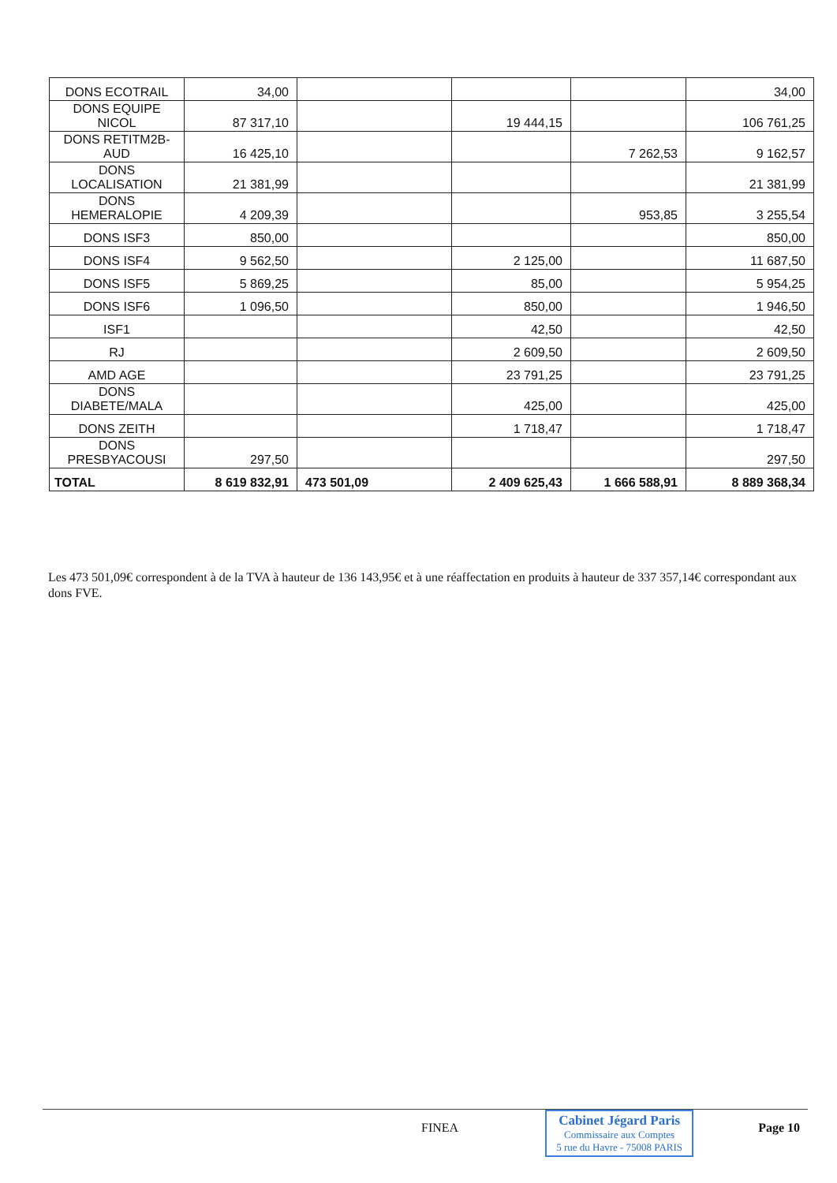| DONS ECOTRAIL | 34,00 | | | | 34,00 |
| DONS EQUIPE NICOL | 87 317,10 | | 19 444,15 | | 106 761,25 |
| DONS RETITM2B-AUD | 16 425,10 | | | 7 262,53 | 9 162,57 |
| DONS LOCALISATION | 21 381,99 | | | | 21 381,99 |
| DONS HEMERALOPIE | 4 209,39 | | | 953,85 | 3 255,54 |
| DONS ISF3 | 850,00 | | | | 850,00 |
| DONS ISF4 | 9 562,50 | | 2 125,00 | | 11 687,50 |
| DONS ISF5 | 5 869,25 | | 85,00 | | 5 954,25 |
| DONS ISF6 | 1 096,50 | | 850,00 | | 1 946,50 |
| ISF1 | | | 42,50 | | 42,50 |
| RJ | | | 2 609,50 | | 2 609,50 |
| AMD AGE | | | 23 791,25 | | 23 791,25 |
| DONS DIABETE/MALA | | | 425,00 | | 425,00 |
| DONS ZEITH | | | 1 718,47 | | 1 718,47 |
| DONS PRESBYACOUSI | 297,50 | | | | 297,50 |
| TOTAL | 8 619 832,91 | 473 501,09 | 2 409 625,43 | 1 666 588,91 | 8 889 368,34 |
Les 473 501,09€ correspondent à de la TVA à hauteur de 136 143,95€ et à une réaffectation en produits à hauteur de 337 357,14€ correspondant aux dons FVE.
FINEA
Cabinet Jégard Paris
Commissaire aux Comptes
5 rue du Havre - 75008 PARIS
Page 10